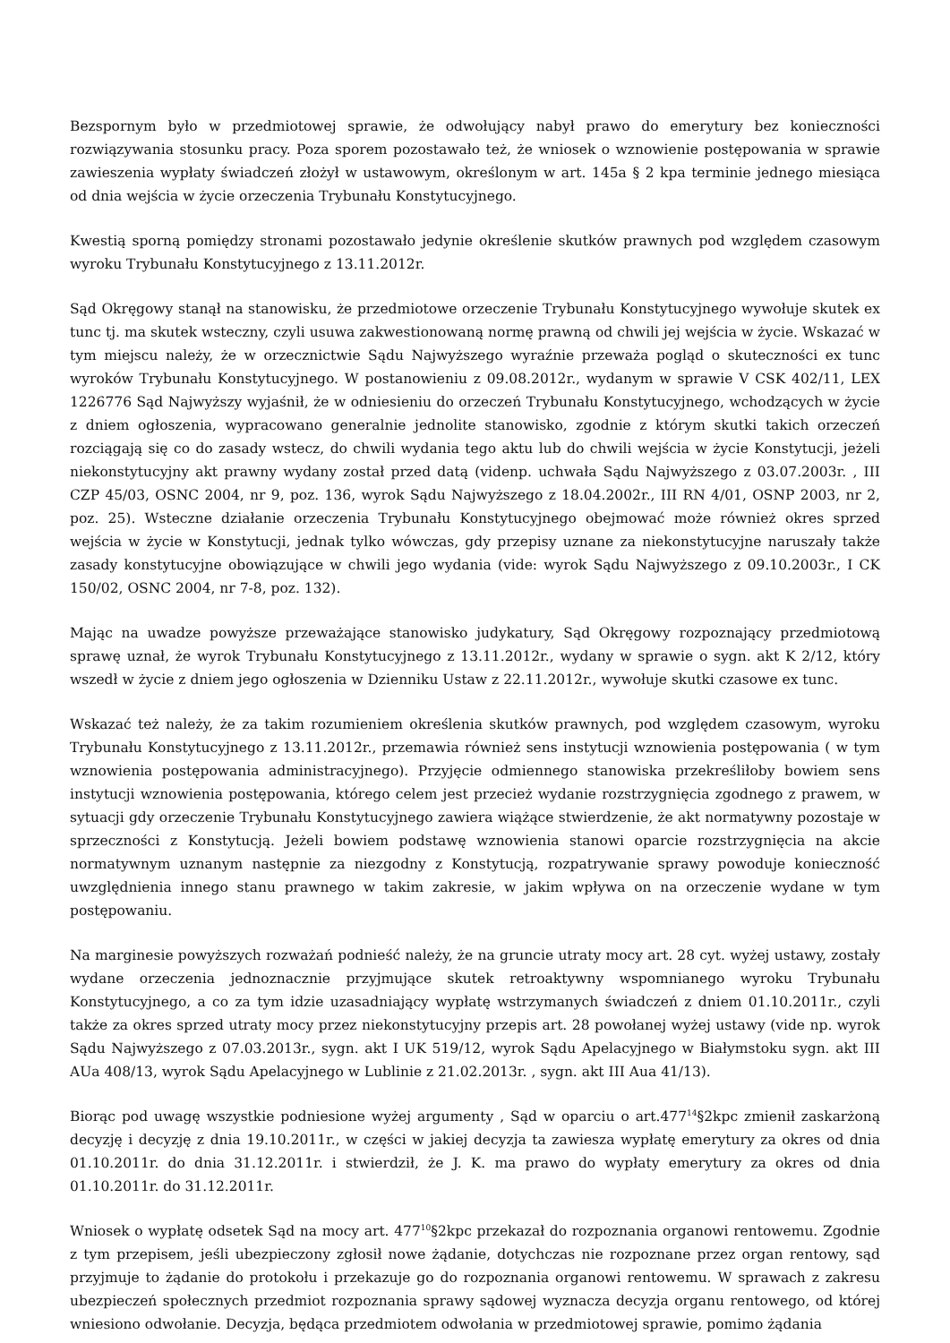Bezspornym było w przedmiotowej sprawie, że odwołujący nabył prawo do emerytury bez konieczności rozwiązywania stosunku pracy. Poza sporem pozostawało też, że wniosek o wznowienie postępowania w sprawie zawieszenia wypłaty świadczeń złożył w ustawowym, określonym w art. 145a § 2 kpa terminie jednego miesiąca od dnia wejścia w życie orzeczenia Trybunału Konstytucyjnego.
Kwestią sporną pomiędzy stronami pozostawało jedynie określenie skutków prawnych pod względem czasowym wyroku Trybunału Konstytucyjnego z 13.11.2012r.
Sąd Okręgowy stanął na stanowisku, że przedmiotowe orzeczenie Trybunału Konstytucyjnego wywołuje skutek ex tunc tj. ma skutek wsteczny, czyli usuwa zakwestionowaną normę prawną od chwili jej wejścia w życie. Wskazać w tym miejscu należy, że w orzecznictwie Sądu Najwyższego wyraźnie przeważa pogląd o skuteczności ex tunc wyroków Trybunału Konstytucyjnego. W postanowieniu z 09.08.2012r., wydanym w sprawie V CSK 402/11, LEX 1226776 Sąd Najwyższy wyjaśnił, że w odniesieniu do orzeczeń Trybunału Konstytucyjnego, wchodzących w życie z dniem ogłoszenia, wypracowano generalnie jednolite stanowisko, zgodnie z którym skutki takich orzeczeń rozciągają się co do zasady wstecz, do chwili wydania tego aktu lub do chwili wejścia w życie Konstytucji, jeżeli niekonstytucyjny akt prawny wydany został przed datą (videnp. uchwała Sądu Najwyższego z 03.07.2003r. , III CZP 45/03, OSNC 2004, nr 9, poz. 136, wyrok Sądu Najwyższego z 18.04.2002r., III RN 4/01, OSNP 2003, nr 2, poz. 25). Wsteczne działanie orzeczenia Trybunału Konstytucyjnego obejmować może również okres sprzed wejścia w życie w Konstytucji, jednak tylko wówczas, gdy przepisy uznane za niekonstytucyjne naruszały także zasady konstytucyjne obowiązujące w chwili jego wydania (vide: wyrok Sądu Najwyższego z 09.10.2003r., I CK 150/02, OSNC 2004, nr 7-8, poz. 132).
Mając na uwadze powyższe przeważające stanowisko judykatury, Sąd Okręgowy rozpoznający przedmiotową sprawę uznał, że wyrok Trybunału Konstytucyjnego z 13.11.2012r., wydany w sprawie o sygn. akt K 2/12, który wszedł w życie z dniem jego ogłoszenia w Dzienniku Ustaw z 22.11.2012r., wywołuje skutki czasowe ex tunc.
Wskazać też należy, że za takim rozumieniem określenia skutków prawnych, pod względem czasowym, wyroku Trybunału Konstytucyjnego z 13.11.2012r., przemawia również sens instytucji wznowienia postępowania ( w tym wznowienia postępowania administracyjnego). Przyjęcie odmiennego stanowiska przekreśliłoby bowiem sens instytucji wznowienia postępowania, którego celem jest przecież wydanie rozstrzygnięcia zgodnego z prawem, w sytuacji gdy orzeczenie Trybunału Konstytucyjnego zawiera wiążące stwierdzenie, że akt normatywny pozostaje w sprzeczności z Konstytucją. Jeżeli bowiem podstawę wznowienia stanowi oparcie rozstrzygnięcia na akcie normatywnym uznanym następnie za niezgodny z Konstytucją, rozpatrywanie sprawy powoduje konieczność uwzględnienia innego stanu prawnego w takim zakresie, w jakim wpływa on na orzeczenie wydane w tym postępowaniu.
Na marginesie powyższych rozważań podnieść należy, że na gruncie utraty mocy art. 28 cyt. wyżej ustawy, zostały wydane orzeczenia jednoznacznie przyjmujące skutek retroaktywny wspomnianego wyroku Trybunału Konstytucyjnego, a co za tym idzie uzasadniający wypłatę wstrzymanych świadczeń z dniem 01.10.2011r., czyli także za okres sprzed utraty mocy przez niekonstytucyjny przepis art. 28 powołanej wyżej ustawy (vide np. wyrok Sądu Najwyższego z 07.03.2013r., sygn. akt I UK 519/12, wyrok Sądu Apelacyjnego w Białymstoku sygn. akt III AUa 408/13, wyrok Sądu Apelacyjnego w Lublinie z 21.02.2013r. , sygn. akt III Aua 41/13).
Biorąc pod uwagę wszystkie podniesione wyżej argumenty , Sąd w oparciu o art.477<sup>14</sup>§2kpc zmienił zaskarżoną decyzję i decyzję z dnia 19.10.2011r., w części w jakiej decyzja ta zawiesza wypłatę emerytury za okres od dnia 01.10.2011r. do dnia 31.12.2011r. i stwierdził, że J. K. ma prawo do wypłaty emerytury za okres od dnia 01.10.2011r. do 31.12.2011r.
Wniosek o wypłatę odsetek Sąd na mocy art. 477<sup>10</sup>§2kpc przekazał do rozpoznania organowi rentowemu. Zgodnie z tym przepisem, jeśli ubezpieczony zgłosił nowe żądanie, dotychczas nie rozpoznane przez organ rentowy, sąd przyjmuje to żądanie do protokołu i przekazuje go do rozpoznania organowi rentowemu. W sprawach z zakresu ubezpieczeń społecznych przedmiot rozpoznania sprawy sądowej wyznacza decyzja organu rentowego, od której wniesiono odwołanie. Decyzja, będąca przedmiotem odwołania w przedmiotowej sprawie, pomimo żądania